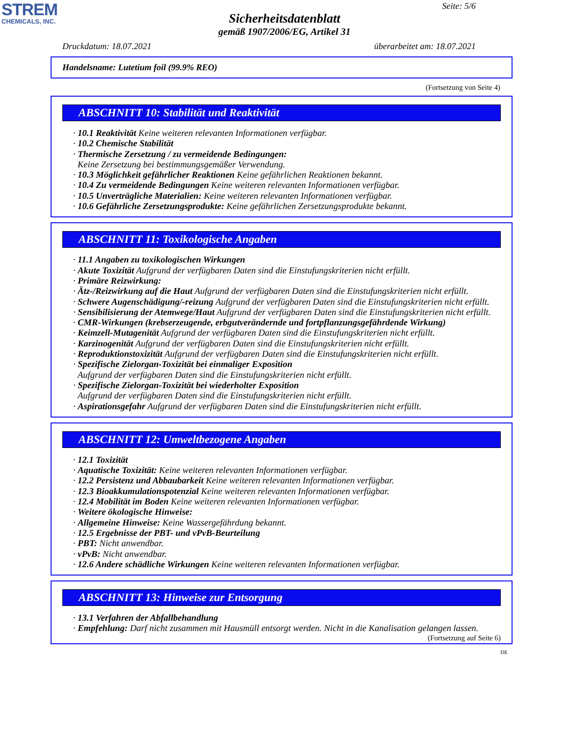STREM
CHEMICALS, INC.
Seite: 5/6
Sicherheitsdatenblatt
gemäß 1907/2006/EG, Artikel 31
Druckdatum: 18.07.2021 überarbeitet am: 18.07.2021
Handelsname: Lutetium foil (99.9% REO)
(Fortsetzung von Seite 4)
ABSCHNITT 10: Stabilität und Reaktivität
· 10.1 Reaktivität Keine weiteren relevanten Informationen verfügbar.
· 10.2 Chemische Stabilität
· Thermische Zersetzung / zu vermeidende Bedingungen:
Keine Zersetzung bei bestimmungsgemäßer Verwendung.
· 10.3 Möglichkeit gefährlicher Reaktionen Keine gefährlichen Reaktionen bekannt.
· 10.4 Zu vermeidende Bedingungen Keine weiteren relevanten Informationen verfügbar.
· 10.5 Unverträgliche Materialien: Keine weiteren relevanten Informationen verfügbar.
· 10.6 Gefährliche Zersetzungsprodukte: Keine gefährlichen Zersetzungsprodukte bekannt.
ABSCHNITT 11: Toxikologische Angaben
· 11.1 Angaben zu toxikologischen Wirkungen
· Akute Toxizität Aufgrund der verfügbaren Daten sind die Einstufungskriterien nicht erfüllt.
· Primäre Reizwirkung:
· Ätz-/Reizwirkung auf die Haut Aufgrund der verfügbaren Daten sind die Einstufungskriterien nicht erfüllt.
· Schwere Augenschädigung/-reizung Aufgrund der verfügbaren Daten sind die Einstufungskriterien nicht erfüllt.
· Sensibilisierung der Atemwege/Haut Aufgrund der verfügbaren Daten sind die Einstufungskriterien nicht erfüllt.
· CMR-Wirkungen (krebserzeugende, erbgutverändernde und fortpflanzungsgefährdende Wirkung)
· Keimzell-Mutagenität Aufgrund der verfügbaren Daten sind die Einstufungskriterien nicht erfüllt.
· Karzinogenität Aufgrund der verfügbaren Daten sind die Einstufungskriterien nicht erfüllt.
· Reproduktionstoxizität Aufgrund der verfügbaren Daten sind die Einstufungskriterien nicht erfüllt.
· Spezifische Zielorgan-Toxizität bei einmaliger Exposition
Aufgrund der verfügbaren Daten sind die Einstufungskriterien nicht erfüllt.
· Spezifische Zielorgan-Toxizität bei wiederholter Exposition
Aufgrund der verfügbaren Daten sind die Einstufungskriterien nicht erfüllt.
· Aspirationsgefahr Aufgrund der verfügbaren Daten sind die Einstufungskriterien nicht erfüllt.
ABSCHNITT 12: Umweltbezogene Angaben
· 12.1 Toxizität
· Aquatische Toxizität: Keine weiteren relevanten Informationen verfügbar.
· 12.2 Persistenz und Abbaubarkeit Keine weiteren relevanten Informationen verfügbar.
· 12.3 Bioakkumulationspotenzial Keine weiteren relevanten Informationen verfügbar.
· 12.4 Mobilität im Boden Keine weiteren relevanten Informationen verfügbar.
· Weitere ökologische Hinweise:
· Allgemeine Hinweise: Keine Wassergefährdung bekannt.
· 12.5 Ergebnisse der PBT- und vPvB-Beurteilung
· PBT: Nicht anwendbar.
· vPvB: Nicht anwendbar.
· 12.6 Andere schädliche Wirkungen Keine weiteren relevanten Informationen verfügbar.
ABSCHNITT 13: Hinweise zur Entsorgung
· 13.1 Verfahren der Abfallbehandlung
· Empfehlung: Darf nicht zusammen mit Hausmüll entsorgt werden. Nicht in die Kanalisation gelangen lassen.
(Fortsetzung auf Seite 6)
DE